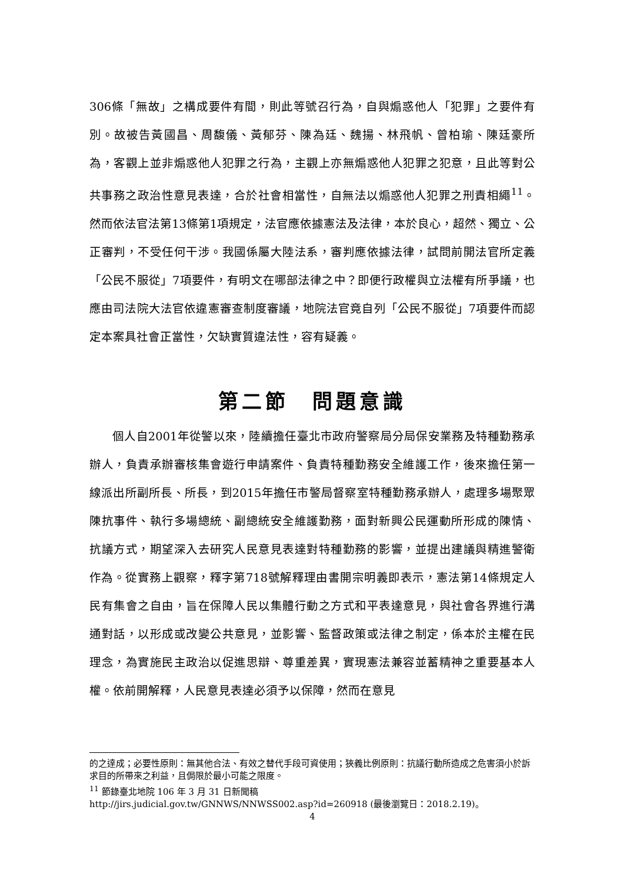306條「無故」之構成要件有間，則此等號召行為，自與煽惑他人「犯罪」之要件有別。故被告黃國昌、周馥儀、黃郁芬、陳為廷、魏揚、林飛帆、曾柏瑜、陳廷豪所為，客觀上並非煽惑他人犯罪之行為，主觀上亦無煽惑他人犯罪之犯意，且此等對公共事務之政治性意見表達，合於社會相當性，自無法以煽惑他人犯罪之刑責相繩<sup>11</sup>。然而依法官法第13條第1項規定，法官應依據憲法及法律，本於良心，超然、獨立、公正審判，不受任何干涉。我國係屬大陸法系，審判應依據法律，試問前開法官所定義「公民不服從」7項要件，有明文在哪部法律之中？即便行政權與立法權有所爭議，也應由司法院大法官依違憲審查制度審議，地院法官竟自列「公民不服從」7項要件而認定本案具社會正當性，欠缺實質違法性，容有疑義。
第二節　問題意識
個人自2001年從警以來，陸續擔任臺北市政府警察局分局保安業務及特種勤務承辦人，負責承辦審核集會遊行申請案件、負責特種勤務安全維護工作，後來擔任第一線派出所副所長、所長，到2015年擔任市警局督察室特種勤務承辦人，處理多場聚眾陳抗事件、執行多場總統、副總統安全維護勤務，面對新興公民運動所形成的陳情、抗議方式，期望深入去研究人民意見表達對特種勤務的影響，並提出建議與精進警衛作為。從實務上觀察，釋字第718號解釋理由書開宗明義即表示，憲法第14條規定人民有集會之自由，旨在保障人民以集體行動之方式和平表達意見，與社會各界進行溝通對話，以形成或改變公共意見，並影響、監督政策或法律之制定，係本於主權在民理念，為實施民主政治以促進思辯、尊重差異，實現憲法兼容並蓄精神之重要基本人權。依前開解釋，人民意見表達必須予以保障，然而在意見
的之達成；必要性原則：無其他合法、有效之替代手段可資使用；狹義比例原則：抗議行動所造成之危害須小於訴求目的所帶來之利益，且侷限於最小可能之限度。
<sup>11</sup> 節錄臺北地院 106 年 3 月 31 日新聞稿
http://jirs.judicial.gov.tw/GNNWS/NNWSS002.asp?id=260918 (最後瀏覽日：2018.2.19)。
4